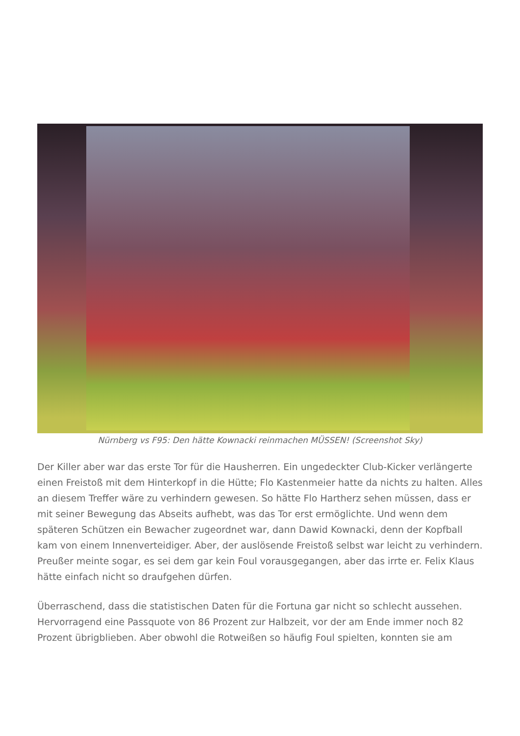Nürnberg vs F95: Den hätte Kownacki reinmachen MÜSSEN! (Screenshot Sky)
Der Killer aber war das erste Tor für die Hausherren. Ein ungedeckter Club-Kicker verlängerte einen Freistoß mit dem Hinterkopf in die Hütte; Flo Kastenmeier hatte da nichts zu halten. Alles an diesem Treffer wäre zu verhindern gewesen. So hätte Flo Hartherz sehen müssen, dass er mit seiner Bewegung das Abseits aufhebt, was das Tor erst ermöglichte. Und wenn dem späteren Schützen ein Bewacher zugeordnet war, dann Dawid Kownacki, denn der Kopfball kam von einem Innenverteidiger. Aber, der auslösende Freistoß selbst war leicht zu verhindern. Preußer meinte sogar, es sei dem gar kein Foul vorausgegangen, aber das irrte er. Felix Klaus hätte einfach nicht so draufgehen dürfen.
Überraschend, dass die statistischen Daten für die Fortuna gar nicht so schlecht aussehen. Hervorragend eine Passquote von 86 Prozent zur Halbzeit, vor der am Ende immer noch 82 Prozent übrigblieben. Aber obwohl die Rotweißen so häufig Foul spielten, konnten sie am